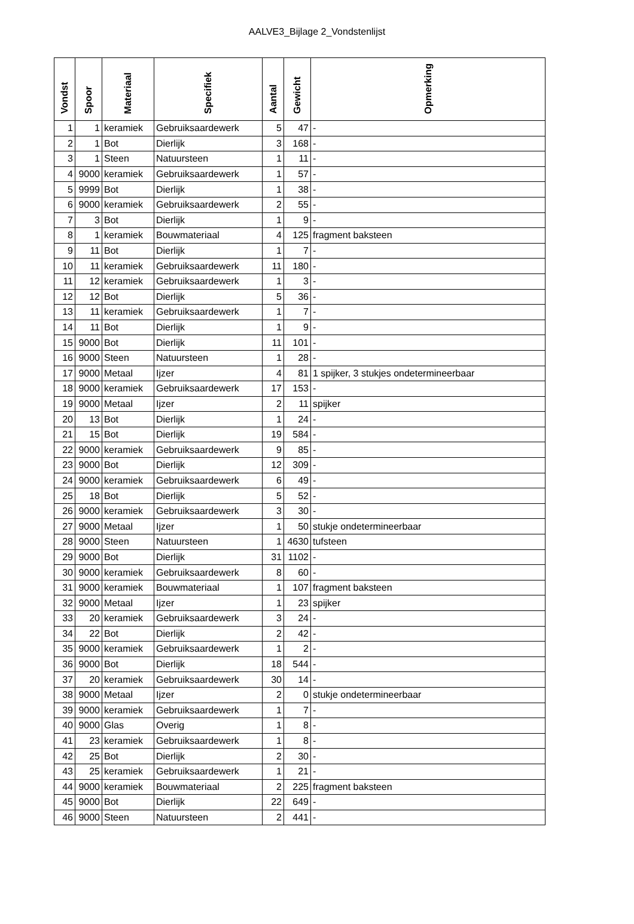AALVE3_Bijlage 2_Vondstenlijst
| Vondst | Spoor | Materiaal | Specifiek | Aantal | Gewicht | Opmerking |
| --- | --- | --- | --- | --- | --- | --- |
| 1 | 1 | keramiek | Gebruiksaardewerk | 5 | 47 | - |
| 2 | 1 | Bot | Dierlijk | 3 | 168 | - |
| 3 | 1 | Steen | Natuursteen | 1 | 11 | - |
| 4 | 9000 | keramiek | Gebruiksaardewerk | 1 | 57 | - |
| 5 | 9999 | Bot | Dierlijk | 1 | 38 | - |
| 6 | 9000 | keramiek | Gebruiksaardewerk | 2 | 55 | - |
| 7 | 3 | Bot | Dierlijk | 1 | 9 | - |
| 8 | 1 | keramiek | Bouwmateriaal | 4 | 125 | fragment baksteen |
| 9 | 11 | Bot | Dierlijk | 1 | 7 | - |
| 10 | 11 | keramiek | Gebruiksaardewerk | 11 | 180 | - |
| 11 | 12 | keramiek | Gebruiksaardewerk | 1 | 3 | - |
| 12 | 12 | Bot | Dierlijk | 5 | 36 | - |
| 13 | 11 | keramiek | Gebruiksaardewerk | 1 | 7 | - |
| 14 | 11 | Bot | Dierlijk | 1 | 9 | - |
| 15 | 9000 | Bot | Dierlijk | 11 | 101 | - |
| 16 | 9000 | Steen | Natuursteen | 1 | 28 | - |
| 17 | 9000 | Metaal | Ijzer | 4 | 81 | 1 spijker, 3 stukjes ondetermineerbaar |
| 18 | 9000 | keramiek | Gebruiksaardewerk | 17 | 153 | - |
| 19 | 9000 | Metaal | Ijzer | 2 | 11 | spijker |
| 20 | 13 | Bot | Dierlijk | 1 | 24 | - |
| 21 | 15 | Bot | Dierlijk | 19 | 584 | - |
| 22 | 9000 | keramiek | Gebruiksaardewerk | 9 | 85 | - |
| 23 | 9000 | Bot | Dierlijk | 12 | 309 | - |
| 24 | 9000 | keramiek | Gebruiksaardewerk | 6 | 49 | - |
| 25 | 18 | Bot | Dierlijk | 5 | 52 | - |
| 26 | 9000 | keramiek | Gebruiksaardewerk | 3 | 30 | - |
| 27 | 9000 | Metaal | Ijzer | 1 | 50 | stukje ondetermineerbaar |
| 28 | 9000 | Steen | Natuursteen | 1 | 4630 | tufsteen |
| 29 | 9000 | Bot | Dierlijk | 31 | 1102 | - |
| 30 | 9000 | keramiek | Gebruiksaardewerk | 8 | 60 | - |
| 31 | 9000 | keramiek | Bouwmateriaal | 1 | 107 | fragment baksteen |
| 32 | 9000 | Metaal | Ijzer | 1 | 23 | spijker |
| 33 | 20 | keramiek | Gebruiksaardewerk | 3 | 24 | - |
| 34 | 22 | Bot | Dierlijk | 2 | 42 | - |
| 35 | 9000 | keramiek | Gebruiksaardewerk | 1 | 2 | - |
| 36 | 9000 | Bot | Dierlijk | 18 | 544 | - |
| 37 | 20 | keramiek | Gebruiksaardewerk | 30 | 14 | - |
| 38 | 9000 | Metaal | Ijzer | 2 | 0 | stukje ondetermineerbaar |
| 39 | 9000 | keramiek | Gebruiksaardewerk | 1 | 7 | - |
| 40 | 9000 | Glas | Overig | 1 | 8 | - |
| 41 | 23 | keramiek | Gebruiksaardewerk | 1 | 8 | - |
| 42 | 25 | Bot | Dierlijk | 2 | 30 | - |
| 43 | 25 | keramiek | Gebruiksaardewerk | 1 | 21 | - |
| 44 | 9000 | keramiek | Bouwmateriaal | 2 | 225 | fragment baksteen |
| 45 | 9000 | Bot | Dierlijk | 22 | 649 | - |
| 46 | 9000 | Steen | Natuursteen | 2 | 441 | - |